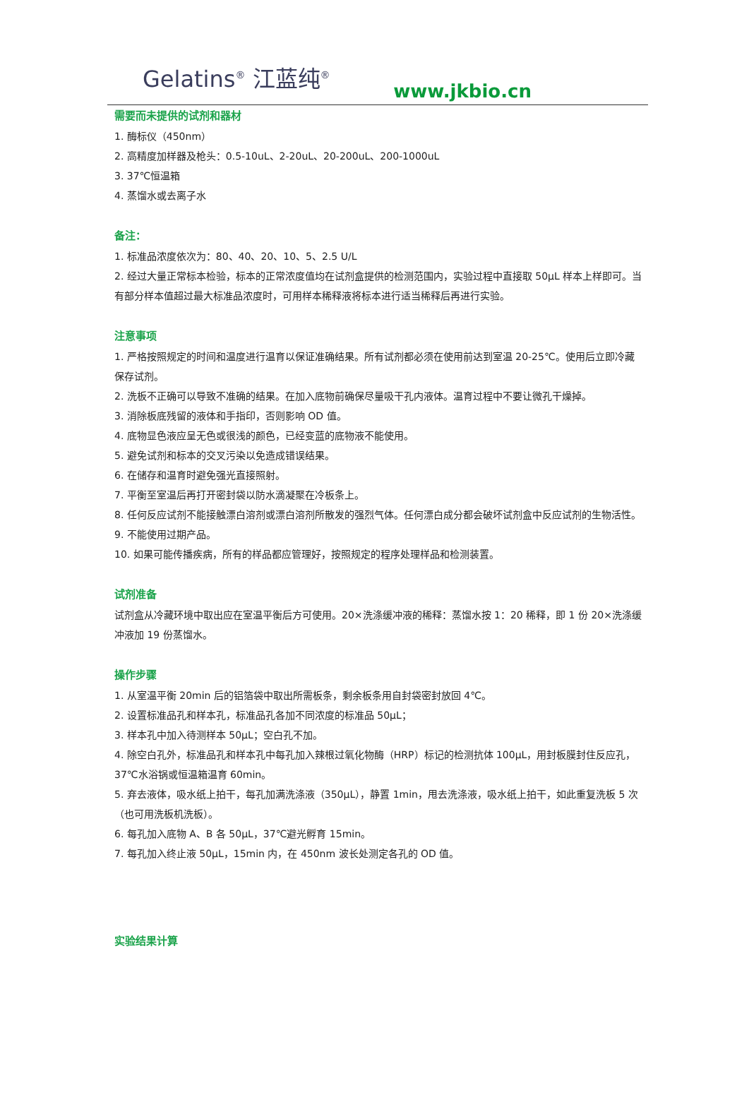Gelatins<sup>®</sup> 江蓝纯<sup>®</sup>
www.jkbio.cn
需要而未提供的试剂和器材
1. 酶标仪（450nm）
2. 高精度加样器及枪头：0.5-10uL、2-20uL、20-200uL、200-1000uL
3. 37℃恒温箱
4. 蒸馏水或去离子水
备注：
1. 标准品浓度依次为：80、40、20、10、5、2.5 U/L
2. 经过大量正常标本检验，标本的正常浓度值均在试剂盒提供的检测范围内，实验过程中直接取 50μL 样本上样即可。当有部分样本值超过最大标准品浓度时，可用样本稀释液将标本进行适当稀释后再进行实验。
注意事项
1. 严格按照规定的时间和温度进行温育以保证准确结果。所有试剂都必须在使用前达到室温 20-25℃。使用后立即冷藏保存试剂。
2. 洗板不正确可以导致不准确的结果。在加入底物前确保尽量吸干孔内液体。温育过程中不要让微孔干燥掉。
3. 消除板底残留的液体和手指印，否则影响 OD 值。
4. 底物显色液应呈无色或很浅的颜色，已经变蓝的底物液不能使用。
5. 避免试剂和标本的交叉污染以免造成错误结果。
6. 在储存和温育时避免强光直接照射。
7. 平衡至室温后再打开密封袋以防水滴凝聚在冷板条上。
8. 任何反应试剂不能接触漂白溶剂或漂白溶剂所散发的强烈气体。任何漂白成分都会破坏试剂盒中反应试剂的生物活性。
9. 不能使用过期产品。
10. 如果可能传播疾病，所有的样品都应管理好，按照规定的程序处理样品和检测装置。
试剂准备
试剂盒从冷藏环境中取出应在室温平衡后方可使用。20×洗涤缓冲液的稀释：蒸馏水按 1：20 稀释，即 1 份 20×洗涤缓冲液加 19 份蒸馏水。
操作步骤
1. 从室温平衡 20min 后的铝箔袋中取出所需板条，剩余板条用自封袋密封放回 4℃。
2. 设置标准品孔和样本孔，标准品孔各加不同浓度的标准品 50μL；
3. 样本孔中加入待测样本 50μL；空白孔不加。
4. 除空白孔外，标准品孔和样本孔中每孔加入辣根过氧化物酶（HRP）标记的检测抗体 100μL，用封板膜封住反应孔，37℃水浴锅或恒温箱温育 60min。
5. 弃去液体，吸水纸上拍干，每孔加满洗涤液（350μL），静置 1min，甩去洗涤液，吸水纸上拍干，如此重复洗板 5 次（也可用洗板机洗板）。
6. 每孔加入底物 A、B 各 50μL，37℃避光孵育 15min。
7. 每孔加入终止液 50μL，15min 内，在 450nm 波长处测定各孔的 OD 值。
实验结果计算